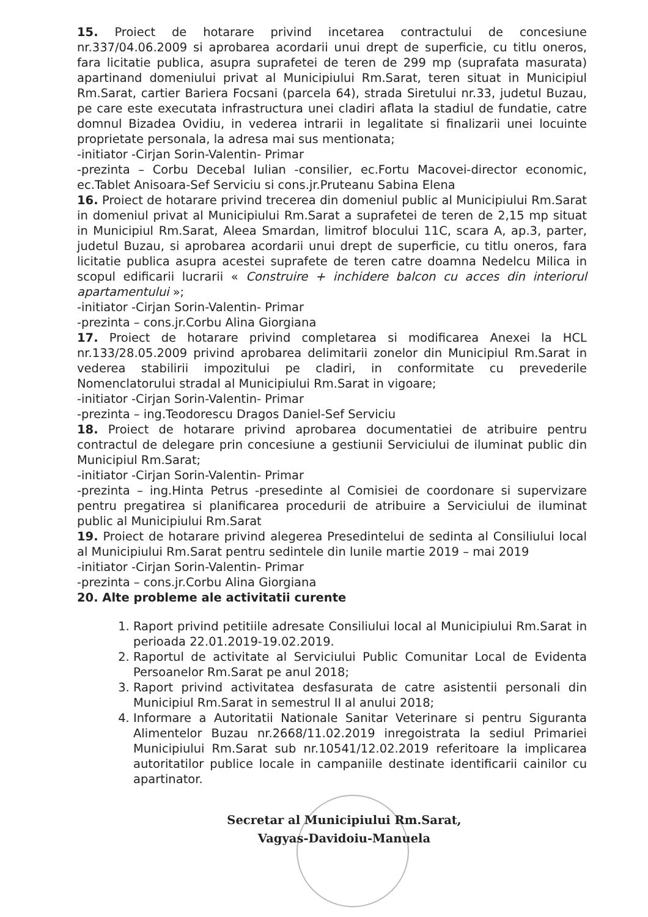15. Proiect de hotarare privind incetarea contractului de concesiune nr.337/04.06.2009 si aprobarea acordarii unui drept de superficie, cu titlu oneros, fara licitatie publica, asupra suprafetei de teren de 299 mp (suprafata masurata) apartinand domeniului privat al Municipiului Rm.Sarat, teren situat in Municipiul Rm.Sarat, cartier Bariera Focsani (parcela 64), strada Siretului nr.33, judetul Buzau, pe care este executata infrastructura unei cladiri aflata la stadiul de fundatie, catre domnul Bizadea Ovidiu, in vederea intrarii in legalitate si finalizarii unei locuinte proprietate personala, la adresa mai sus mentionata;
-initiator -Cirjan Sorin-Valentin- Primar
-prezinta – Corbu Decebal Iulian -consilier, ec.Fortu Macovei-director economic, ec.Tablet Anisoara-Sef Serviciu si cons.jr.Pruteanu Sabina Elena
16. Proiect de hotarare privind trecerea din domeniul public al Municipiului Rm.Sarat in domeniul privat al Municipiului Rm.Sarat a suprafetei de teren de 2,15 mp situat in Municipiul Rm.Sarat, Aleea Smardan, limitrof blocului 11C, scara A, ap.3, parter, judetul Buzau, si aprobarea acordarii unui drept de superficie, cu titlu oneros, fara licitatie publica asupra acestei suprafete de teren catre doamna Nedelcu Milica in scopul edificarii lucrarii « Construire + inchidere balcon cu acces din interiorul apartamentului »;
-initiator -Cirjan Sorin-Valentin- Primar
-prezinta – cons.jr.Corbu Alina Giorgiana
17. Proiect de hotarare privind completarea si modificarea Anexei la HCL nr.133/28.05.2009 privind aprobarea delimitarii zonelor din Municipiul Rm.Sarat in vederea stabilirii impozitului pe cladiri, in conformitate cu prevederile Nomenclatorului stradal al Municipiului Rm.Sarat in vigoare;
-initiator -Cirjan Sorin-Valentin- Primar
-prezinta – ing.Teodorescu Dragos Daniel-Sef Serviciu
18. Proiect de hotarare privind aprobarea documentatiei de atribuire pentru contractul de delegare prin concesiune a gestiunii Serviciului de iluminat public din Municipiul Rm.Sarat;
-initiator -Cirjan Sorin-Valentin- Primar
-prezinta – ing.Hinta Petrus -presedinte al Comisiei de coordonare si supervizare pentru pregatirea si planificarea procedurii de atribuire a Serviciului de iluminat public al Municipiului Rm.Sarat
19. Proiect de hotarare privind alegerea Presedintelui de sedinta al Consiliului local al Municipiului Rm.Sarat pentru sedintele din lunile martie 2019 – mai 2019
-initiator -Cirjan Sorin-Valentin- Primar
-prezinta – cons.jr.Corbu Alina Giorgiana
20. Alte probleme ale activitatii curente
1. Raport privind petitiile adresate Consiliului local al Municipiului Rm.Sarat in perioada 22.01.2019-19.02.2019.
2. Raportul de activitate al Serviciului Public Comunitar Local de Evidenta Persoanelor Rm.Sarat pe anul 2018;
3. Raport privind activitatea desfasurata de catre asistentii personali din Municipiul Rm.Sarat in semestrul II al anului 2018;
4. Informare a Autoritatii Nationale Sanitar Veterinare si pentru Siguranta Alimentelor Buzau nr.2668/11.02.2019 inregoistrata la sediul Primariei Municipiului Rm.Sarat sub nr.10541/12.02.2019 referitoare la implicarea autoritatilor publice locale in campaniile destinate identificarii cainilor cu apartinator.
Secretar al Municipiului Rm.Sarat,
Vagyas-Davidoiu-Manuela